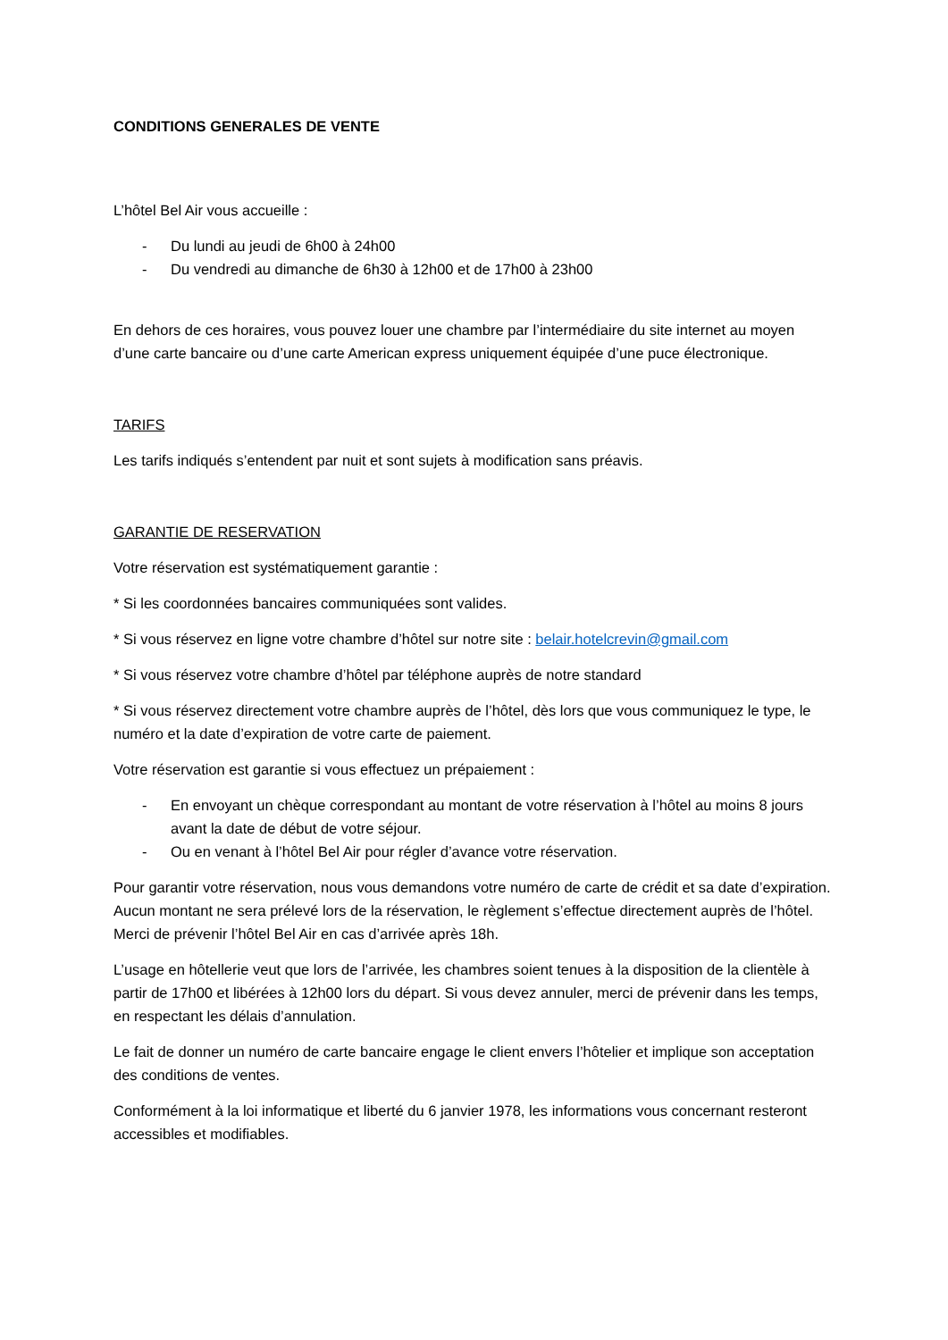CONDITIONS GENERALES DE VENTE
L’hôtel Bel Air vous accueille :
- Du lundi au jeudi de 6h00 à 24h00
- Du vendredi au dimanche de 6h30 à 12h00 et de 17h00 à 23h00
En dehors de ces horaires, vous pouvez louer une chambre par l’intermédiaire du site internet au moyen d’une carte bancaire ou d’une carte American express uniquement équipée d’une puce électronique.
TARIFS
Les tarifs indiqués s’entendent par nuit et sont sujets à modification sans préavis.
GARANTIE DE RESERVATION
Votre réservation est systématiquement garantie :
* Si les coordonnées bancaires communiquées sont valides.
* Si vous réservez en ligne votre chambre d’hôtel sur notre site : belair.hotelcrevin@gmail.com
* Si vous réservez votre chambre d’hôtel par téléphone auprès de notre standard
* Si vous réservez directement votre chambre auprès de l’hôtel, dès lors que vous communiquez le type, le numéro et la date d’expiration de votre carte de paiement.
Votre réservation est garantie si vous effectuez un prépaiement :
- En envoyant un chèque correspondant au montant de votre réservation à l’hôtel au moins 8 jours avant la date de début de votre séjour.
- Ou en venant à l’hôtel Bel Air pour régler d’avance votre réservation.
Pour garantir votre réservation, nous vous demandons votre numéro de carte de crédit et sa date d’expiration. Aucun montant ne sera prélevé lors de la réservation, le règlement s’effectue directement auprès de l’hôtel. Merci de prévenir l’hôtel Bel Air en cas d’arrivée après 18h.
L’usage en hôtellerie veut que lors de l’arrivée, les chambres soient tenues à la disposition de la clientèle à partir de 17h00 et libérées à 12h00 lors du départ. Si vous devez annuler, merci de prévenir dans les temps, en respectant les délais d’annulation.
Le fait de donner un numéro de carte bancaire engage le client envers l’hôtelier et implique son acceptation des conditions de ventes.
Conformément à la loi informatique et liberté du 6 janvier 1978, les informations vous concernant resteront accessibles et modifiables.